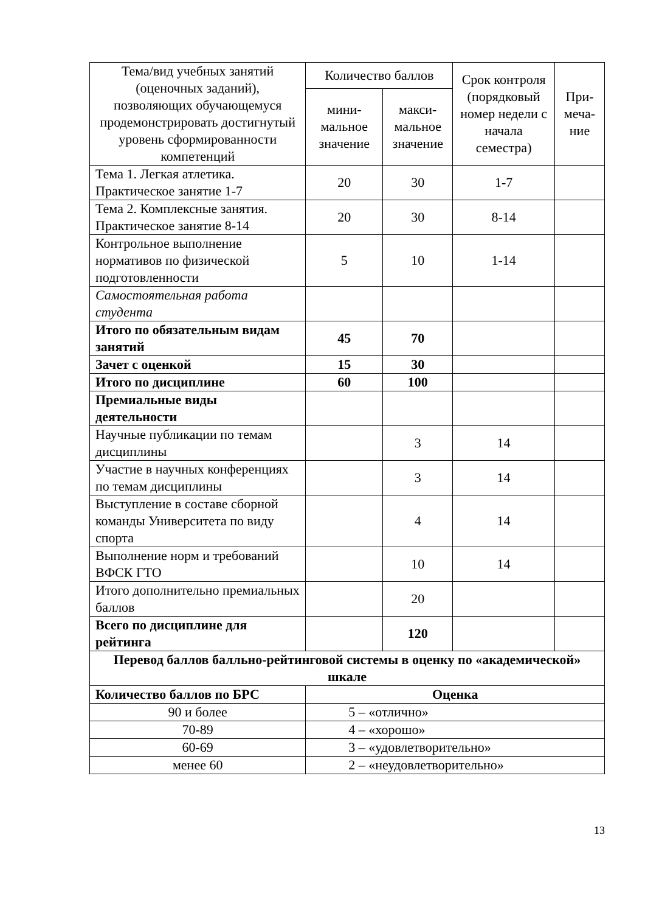| Тема/вид учебных занятий (оценочных заданий), позволяющих обучающемуся продемонстрировать достигнутый уровень сформированности компетенций | Количество баллов | | Срок контроля (порядковый номер недели с начала семестра) | При-меча-ние |
| --- | --- | --- | --- | --- |
| | мини-мальное значение | макси-мальное значение | | |
| Тема 1. Легкая атлетика. Практическое занятие 1-7 | 20 | 30 | 1-7 | |
| Тема 2. Комплексные занятия. Практическое занятие 8-14 | 20 | 30 | 8-14 | |
| Контрольное выполнение нормативов по физической подготовленности | 5 | 10 | 1-14 | |
| Самостоятельная работа студента | | | | |
| Итого по обязательным видам занятий | 45 | 70 | | |
| Зачет с оценкой | 15 | 30 | | |
| Итого по дисциплине | 60 | 100 | | |
| Премиальные виды деятельности | | | | |
| Научные публикации по темам дисциплины | | 3 | 14 | |
| Участие в научных конференциях по темам дисциплины | | 3 | 14 | |
| Выступление в составе сборной команды Университета по виду спорта | | 4 | 14 | |
| Выполнение норм и требований ВФСК ГТО | | 10 | 14 | |
| Итого дополнительно премиальных баллов | | 20 | | |
| Всего по дисциплине для рейтинга | | 120 | | |
| Перевод баллов балльно-рейтинговой системы в оценку по «академической» шкале | | | | |
| Количество баллов по БРС | Оценка | | | |
| 90 и более | 5 – «отлично» | | | |
| 70-89 | 4 – «хорошо» | | | |
| 60-69 | 3 – «удовлетворительно» | | | |
| менее 60 | 2 – «неудовлетворительно» | | | |
13